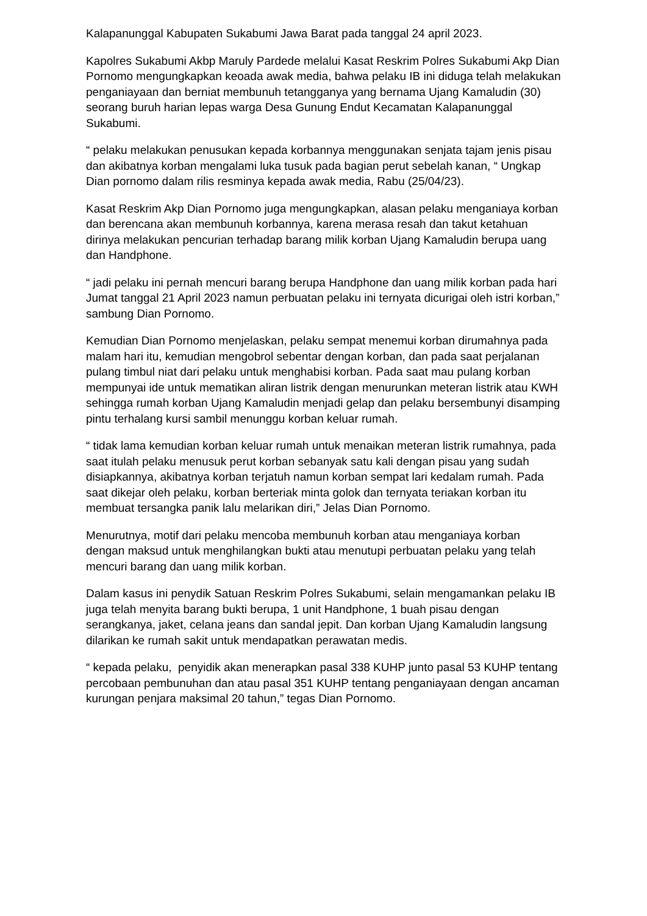Kalapanunggal Kabupaten Sukabumi Jawa Barat pada tanggal 24 april 2023.
Kapolres Sukabumi Akbp Maruly Pardede melalui Kasat Reskrim Polres Sukabumi Akp Dian Pornomo mengungkapkan keoada awak media, bahwa pelaku IB ini diduga telah melakukan penganiayaan dan berniat membunuh tetangganya yang bernama Ujang Kamaludin (30) seorang buruh harian lepas warga Desa Gunung Endut Kecamatan Kalapanunggal Sukabumi.
“ pelaku melakukan penusukan kepada korbannya menggunakan senjata tajam jenis pisau dan akibatnya korban mengalami luka tusuk pada bagian perut sebelah kanan, “ Ungkap Dian pornomo dalam rilis resminya kepada awak media, Rabu (25/04/23).
Kasat Reskrim Akp Dian Pornomo juga mengungkapkan, alasan pelaku menganiaya korban dan berencana akan membunuh korbannya, karena merasa resah dan takut ketahuan dirinya melakukan pencurian terhadap barang milik korban Ujang Kamaludin berupa uang dan Handphone.
“ jadi pelaku ini pernah mencuri barang berupa Handphone dan uang milik korban pada hari Jumat tanggal 21 April 2023 namun perbuatan pelaku ini ternyata dicurigai oleh istri korban,” sambung Dian Pornomo.
Kemudian Dian Pornomo menjelaskan, pelaku sempat menemui korban dirumahnya pada malam hari itu, kemudian mengobrol sebentar dengan korban, dan pada saat perjalanan pulang timbul niat dari pelaku untuk menghabisi korban. Pada saat mau pulang korban mempunyai ide untuk mematikan aliran listrik dengan menurunkan meteran listrik atau KWH sehingga rumah korban Ujang Kamaludin menjadi gelap dan pelaku bersembunyi disamping pintu terhalang kursi sambil menunggu korban keluar rumah.
“ tidak lama kemudian korban keluar rumah untuk menaikan meteran listrik rumahnya, pada saat itulah pelaku menusuk perut korban sebanyak satu kali dengan pisau yang sudah disiapkannya, akibatnya korban terjatuh namun korban sempat lari kedalam rumah. Pada saat dikejar oleh pelaku, korban berteriak minta golok dan ternyata teriakan korban itu membuat tersangka panik lalu melarikan diri,” Jelas Dian Pornomo.
Menurutnya, motif dari pelaku mencoba membunuh korban atau menganiaya korban dengan maksud untuk menghilangkan bukti atau menutupi perbuatan pelaku yang telah mencuri barang dan uang milik korban.
Dalam kasus ini penydik Satuan Reskrim Polres Sukabumi, selain mengamankan pelaku IB juga telah menyita barang bukti berupa, 1 unit Handphone, 1 buah pisau dengan serangkanya, jaket, celana jeans dan sandal jepit. Dan korban Ujang Kamaludin langsung dilarikan ke rumah sakit untuk mendapatkan perawatan medis.
“ kepada pelaku, penyidik akan menerapkan pasal 338 KUHP junto pasal 53 KUHP tentang percobaan pembunuhan dan atau pasal 351 KUHP tentang penganiayaan dengan ancaman kurungan penjara maksimal 20 tahun,” tegas Dian Pornomo.